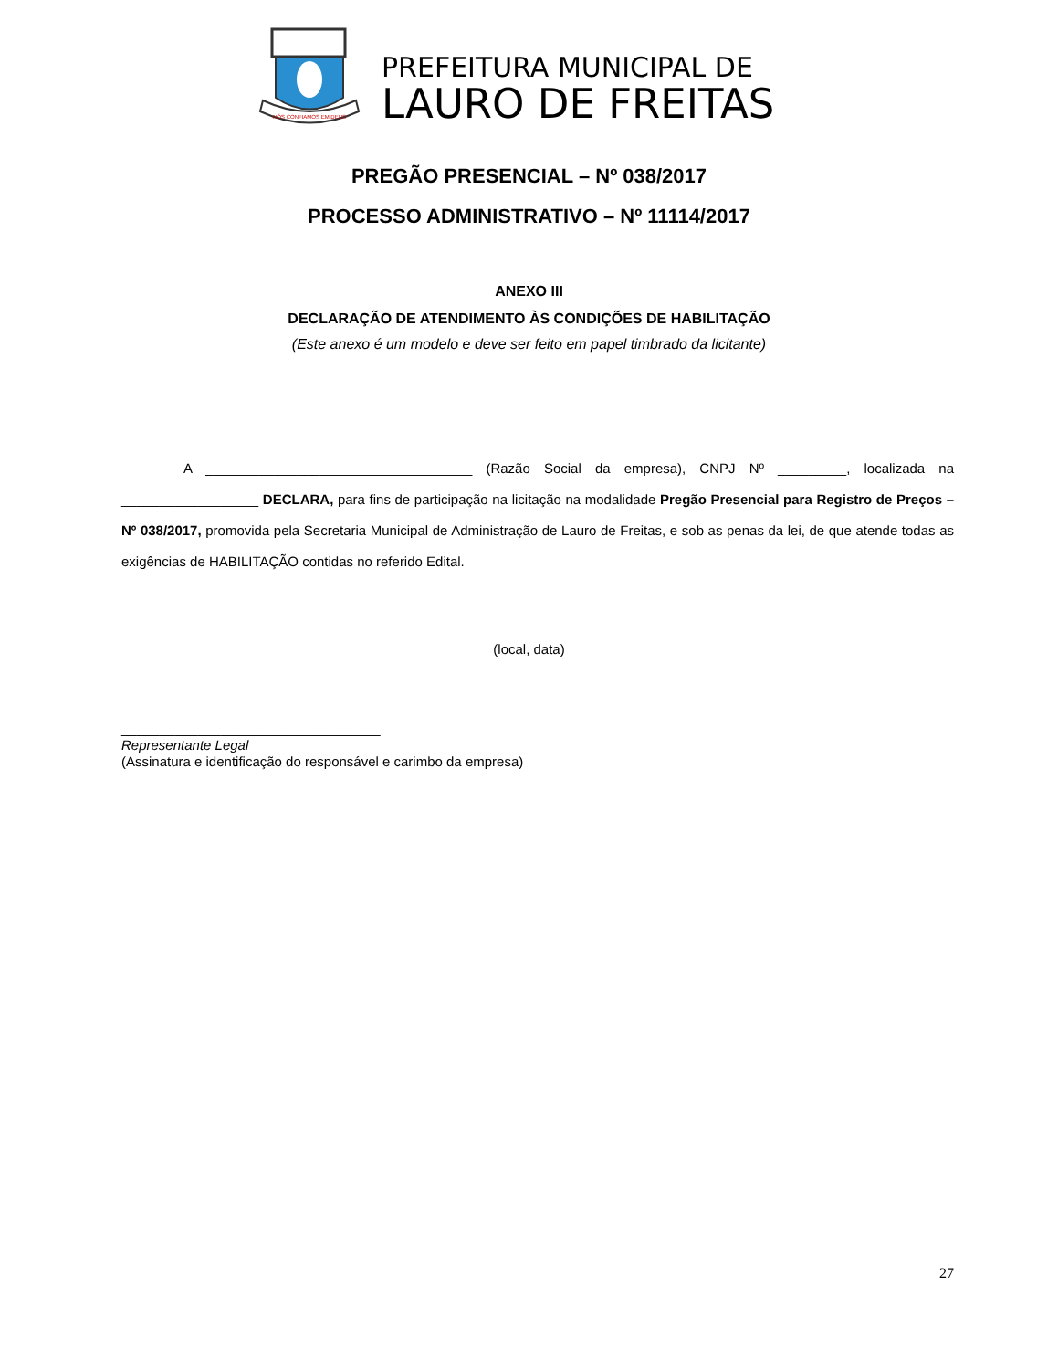NÓS CONFIAMOS EM DEUS
PREFEITURA MUNICIPAL DE
LAURO DE FREITAS
PREGÃO PRESENCIAL – Nº 038/2017
PROCESSO ADMINISTRATIVO – Nº 11114/2017
ANEXO III
DECLARAÇÃO DE ATENDIMENTO ÀS CONDIÇÕES DE HABILITAÇÃO
(Este anexo é um modelo e deve ser feito em papel timbrado da licitante)
A ___________________________________ (Razão Social da empresa), CNPJ Nº _________, localizada na __________________ DECLARA, para fins de participação na licitação na modalidade Pregão Presencial para Registro de Preços – Nº 038/2017, promovida pela Secretaria Municipal de Administração de Lauro de Freitas, e sob as penas da lei, de que atende todas as exigências de HABILITAÇÃO contidas no referido Edital.
(local, data)
__________________________________
Representante Legal
(Assinatura e identificação do responsável e carimbo da empresa)
27